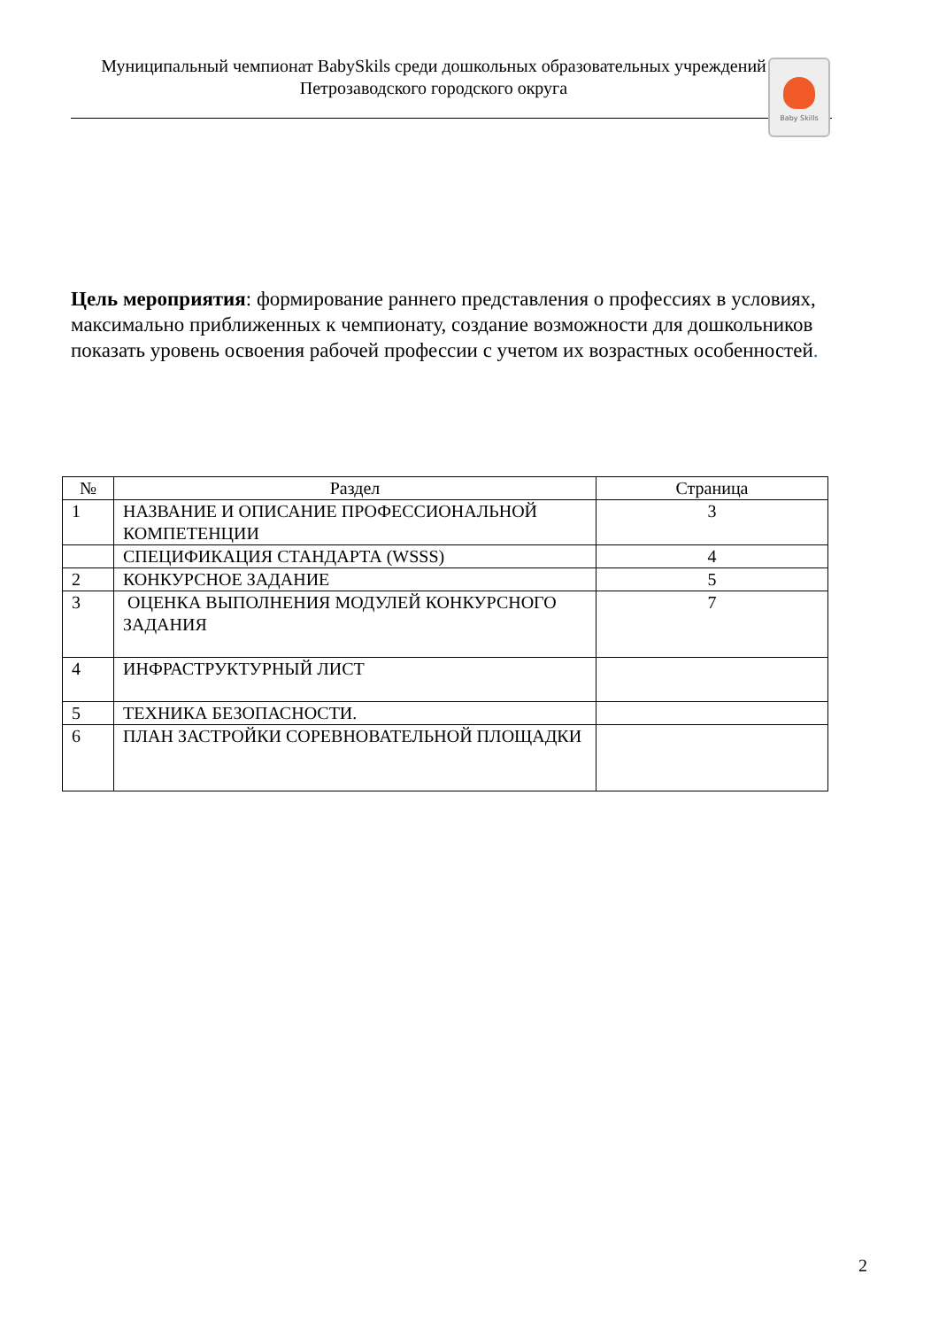Муниципальный чемпионат BabySkils среди дошкольных образовательных учреждений
Петрозаводского городского округа
Baby Skills
Цель мероприятия: формирование раннего представления о профессиях в условиях, максимально приближенных к чемпионату, создание возможности для дошкольников показать уровень освоения рабочей профессии с учетом их возрастных особенностей.
| № | Раздел | Страница |
| --- | --- | --- |
| 1 | НАЗВАНИЕ И ОПИСАНИЕ ПРОФЕССИОНАЛЬНОЙ КОМПЕТЕНЦИИ | 3 |
| | СПЕЦИФИКАЦИЯ СТАНДАРТА (WSSS) | 4 |
| 2 | КОНКУРСНОЕ ЗАДАНИЕ | 5 |
| 3 | ОЦЕНКА ВЫПОЛНЕНИЯ МОДУЛЕЙ КОНКУРСНОГО ЗАДАНИЯ | 7 |
| 4 | ИНФРАСТРУКТУРНЫЙ ЛИСТ | |
| 5 | ТЕХНИКА БЕЗОПАСНОСТИ. | |
| 6 | ПЛАН ЗАСТРОЙКИ СОРЕВНОВАТЕЛЬНОЙ ПЛОЩАДКИ | |
2